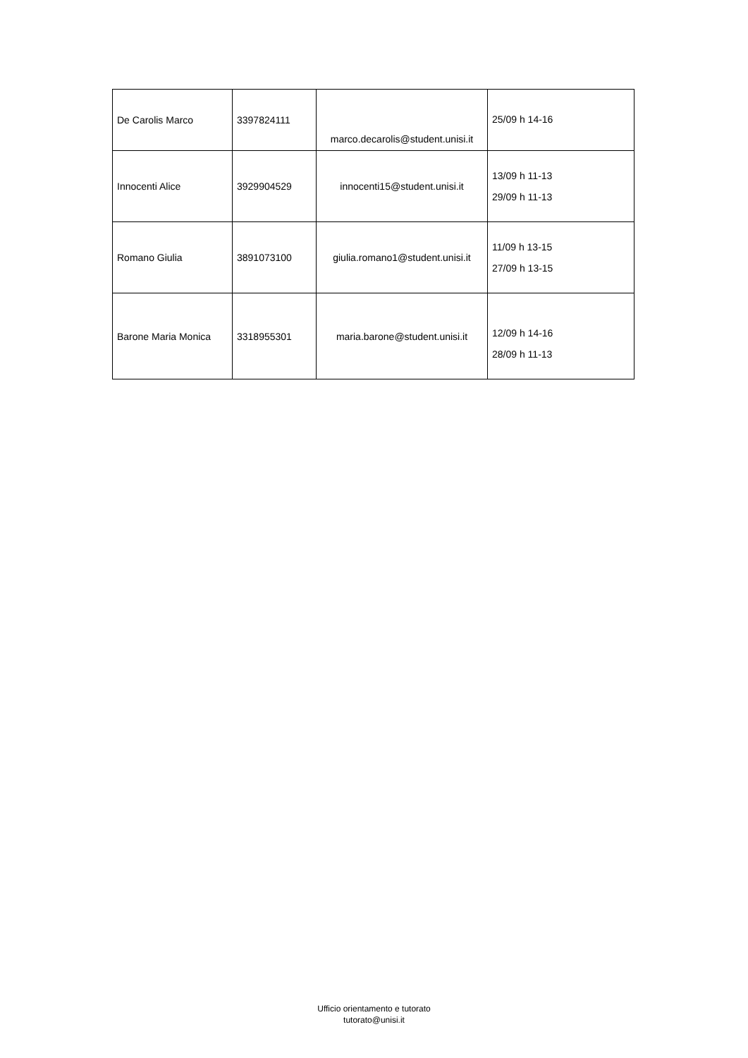| De Carolis Marco | 3397824111 | marco.decarolis@student.unisi.it | 25/09 h 14-16 |
| Innocenti Alice | 3929904529 | innocenti15@student.unisi.it | 13/09 h 11-13 29/09 h 11-13 |
| Romano Giulia | 3891073100 | giulia.romano1@student.unisi.it | 11/09 h 13-15 27/09 h 13-15 |
| Barone Maria Monica | 3318955301 | maria.barone@student.unisi.it | 12/09 h 14-16 28/09 h 11-13 |
Ufficio orientamento e tutorato
tutorato@unisi.it